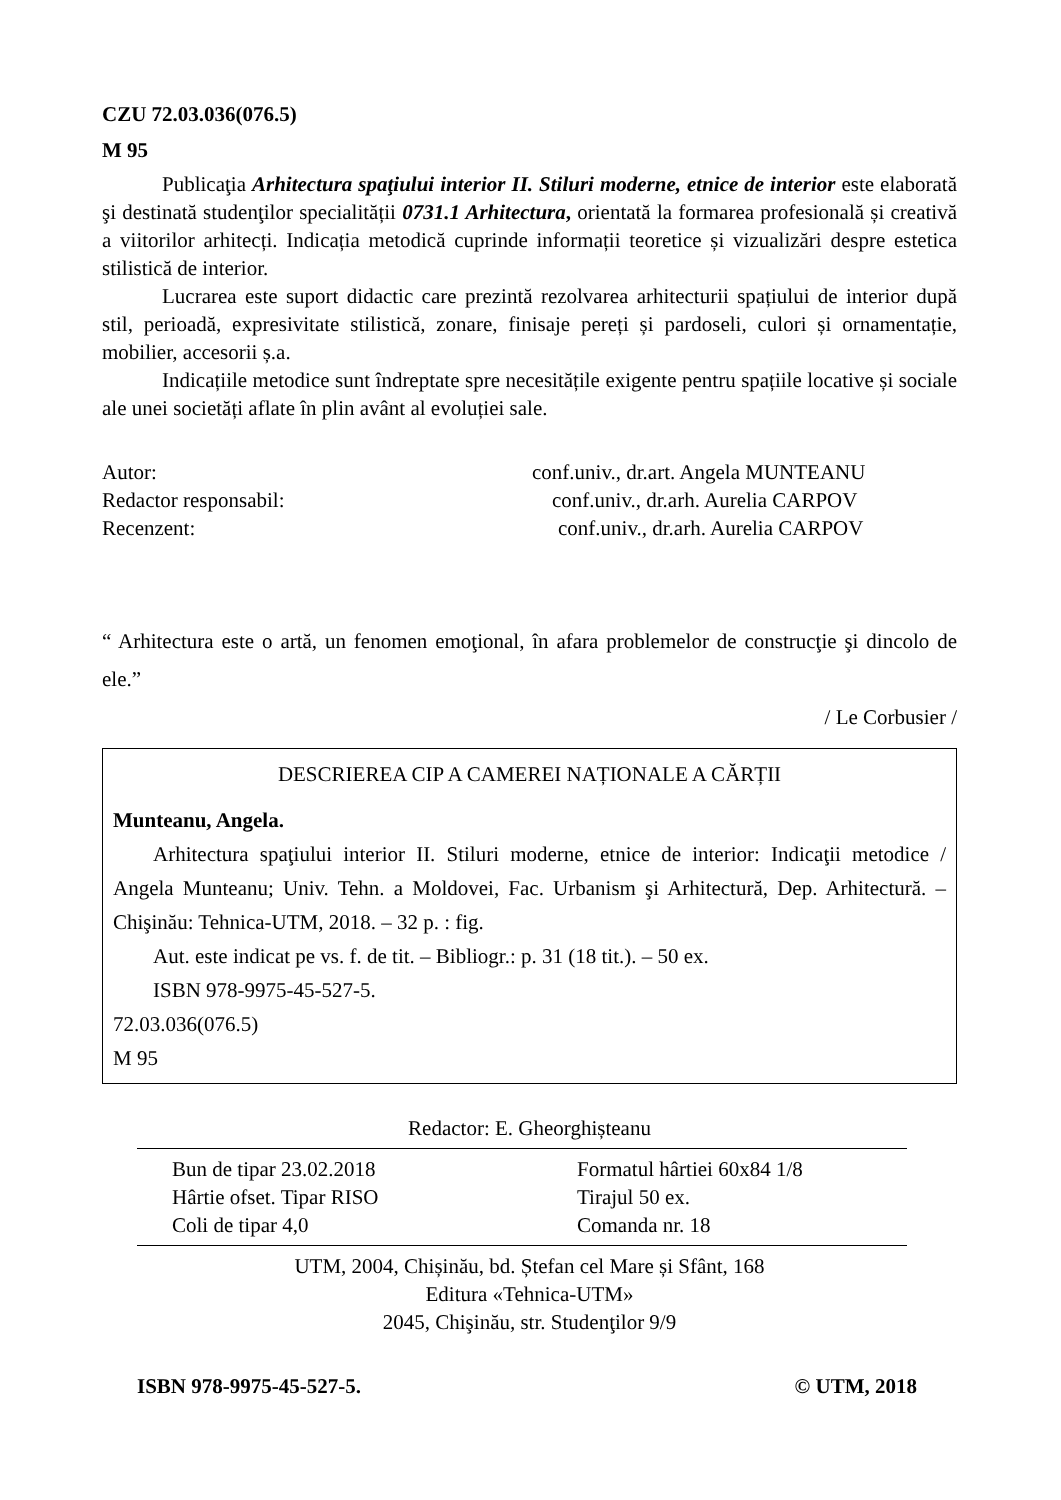CZU 72.03.036(076.5)
M 95
Publicaţia Arhitectura spaţiului interior II. Stiluri moderne, etnice de interior este elaborată şi destinată studenţilor specialității 0731.1 Arhitectura, orientată la formarea profesională și creativă a viitorilor arhitecți. Indicația metodică cuprinde informații teoretice și vizualizări despre estetica stilistică de interior.
Lucrarea este suport didactic care prezintă rezolvarea arhitecturii spațiului de interior după stil, perioadă, expresivitate stilistică, zonare, finisaje pereți și pardoseli, culori și ornamentație, mobilier, accesorii ș.a.
Indicațiile metodice sunt îndreptate spre necesitățile exigente pentru spațiile locative și sociale ale unei societăți aflate în plin avânt al evoluției sale.
Autor: conf.univ., dr.art. Angela MUNTEANU
Redactor responsabil: conf.univ., dr.arh. Aurelia CARPOV
Recenzent: conf.univ., dr.arh. Aurelia CARPOV
“ Arhitectura este o artă, un fenomen emoţional, în afara problemelor de construcţie şi dincolo de ele.”
/ Le Corbusier /
DESCRIEREA CIP A CAMEREI NAȚIONALE A CĂRȚII
Munteanu, Angela.
Arhitectura spaţiului interior II. Stiluri moderne, etnice de interior: Indicaţii metodice / Angela Munteanu; Univ. Tehn. a Moldovei, Fac. Urbanism şi Arhitectură, Dep. Arhitectură. – Chişinău: Tehnica-UTM, 2018. – 32 p. : fig.
Aut. este indicat pe vs. f. de tit. – Bibliogr.: p. 31 (18 tit.). – 50 ex.
ISBN 978-9975-45-527-5.
72.03.036(076.5)
M 95
Redactor: E. Gheorghișteanu
Bun de tipar 23.02.2018 Formatul hârtiei 60x84 1/8
Hârtie ofset. Tipar RISO Tirajul 50 ex.
Coli de tipar 4,0 Comanda nr. 18
UTM, 2004, Chișinău, bd. Ștefan cel Mare și Sfânt, 168
Editura «Tehnica-UTM»
2045, Chişinău, str. Studenţilor 9/9
ISBN 978-9975-45-527-5. © UTM, 2018